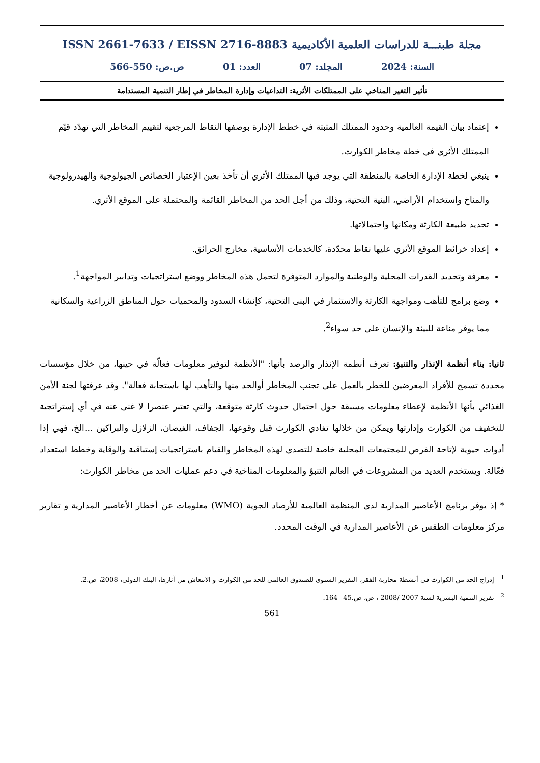مجلة طبنـــة للدراسات العلمية الأكاديمية ISSN 2661-7633 / EISSN 2716-8883
السنة: 2024 المجلد: 07 العدد: 01 ص.ص: 550-566
تأثير التغير المناخي على الممتلكات الأثرية: التداعيات وإدارة المخاطر في إطار التنمية المستدامة
إعتماد بيان القيمة العالمية وحدود الممتلك المثبتة في خطط الإدارة بوصفها النقاط المرجعية لتقييم المخاطر التي تهدّد قيّم الممتلك الأثري في خطة مخاطر الكوارث.
ينبغي لخطة الإدارة الخاصة بالمنطقة التي يوجد فيها الممتلك الأثري أن تأخذ بعين الإعتبار الخصائص الجيولوجية والهيدرولوجية والمناخ واستخدام الأراضي، البنية التحتية، وذلك من أجل الحد من المخاطر القائمة والمحتملة على الموقع الأثري.
تحديد طبيعة الكارثة ومكانها واحتمالاتها.
إعداد خرائط الموقع الأثري عليها نقاط محدّدة، كالخدمات الأساسية، مخارج الحرائق.
معرفة وتحديد القدرات المحلية والوطنية والموارد المتوفرة لتحمل هذه المخاطر ووضع استراتجيات وتدابير المواجهة<sup>1</sup>.
وضع برامج للتأهب ومواجهة الكارثة والاستثمار في البنى التحتية، كإنشاء السدود والمحميات حول المناطق الزراعية والسكانية مما يوفر مناعة للبيئة والإنسان على حد سواء<sup>2</sup>.
ثانيا: بناء أنظمة الإنذار والتنبؤ: تعرف أنظمة الإنذار والرصد بأنها: "الأنظمة لتوفير معلومات فعالّة في حينها، من خلال مؤسسات محددة تسمح للأفراد المعرضين للخطر بالعمل على تجنب المخاطر أوالحد منها والتأهب لها باستجابة فعالة". وقد عرفتها لجنة الأمن الغذائي بأنها الأنظمة لإعطاء معلومات مسبقة حول احتمال حدوث كارثة متوقعة، والتي تعتبر عنصرا لا غنى عنه في أي إستراتجية للتخفيف من الكوارث وإدارتها ويمكن من خلالها تفادي الكوارث قبل وقوعها، الجفاف، الفيضان، الزلازل والبراكين ...الخ، فهي إذا أدوات حيوية لإتاحة الفرص للمجتمعات المحلية خاصة للتصدي لهذه المخاطر والقيام باستراتجيات إستباقية والوقاية وخطط استعداد فعّالة. ويستخدم العديد من المشروعات في العالم التنبؤ والمعلومات المناخية في دعم عمليات الحد من مخاطر الكوارث:
* إذ يوفر برنامج الأعاصير المدارية لدى المنظمة العالمية للأرصاد الجوية (WMO) معلومات عن أخطار الأعاصير المدارية و تقارير مركز معلومات الطقس عن الأعاصير المدارية في الوقت المحدد.
<sup>1</sup> - إدراج الحد من الكوارث في أنشطة محاربة الفقر، التقرير السنوي للصندوق العالمي للحد من الكوارث و الانتعاش من آثارها، البنك الدولي، 2008، ص.2.
<sup>2</sup> - تقرير التنمية البشرية لسنة 2007 /2008 ، ص، ص.45 –164.
561